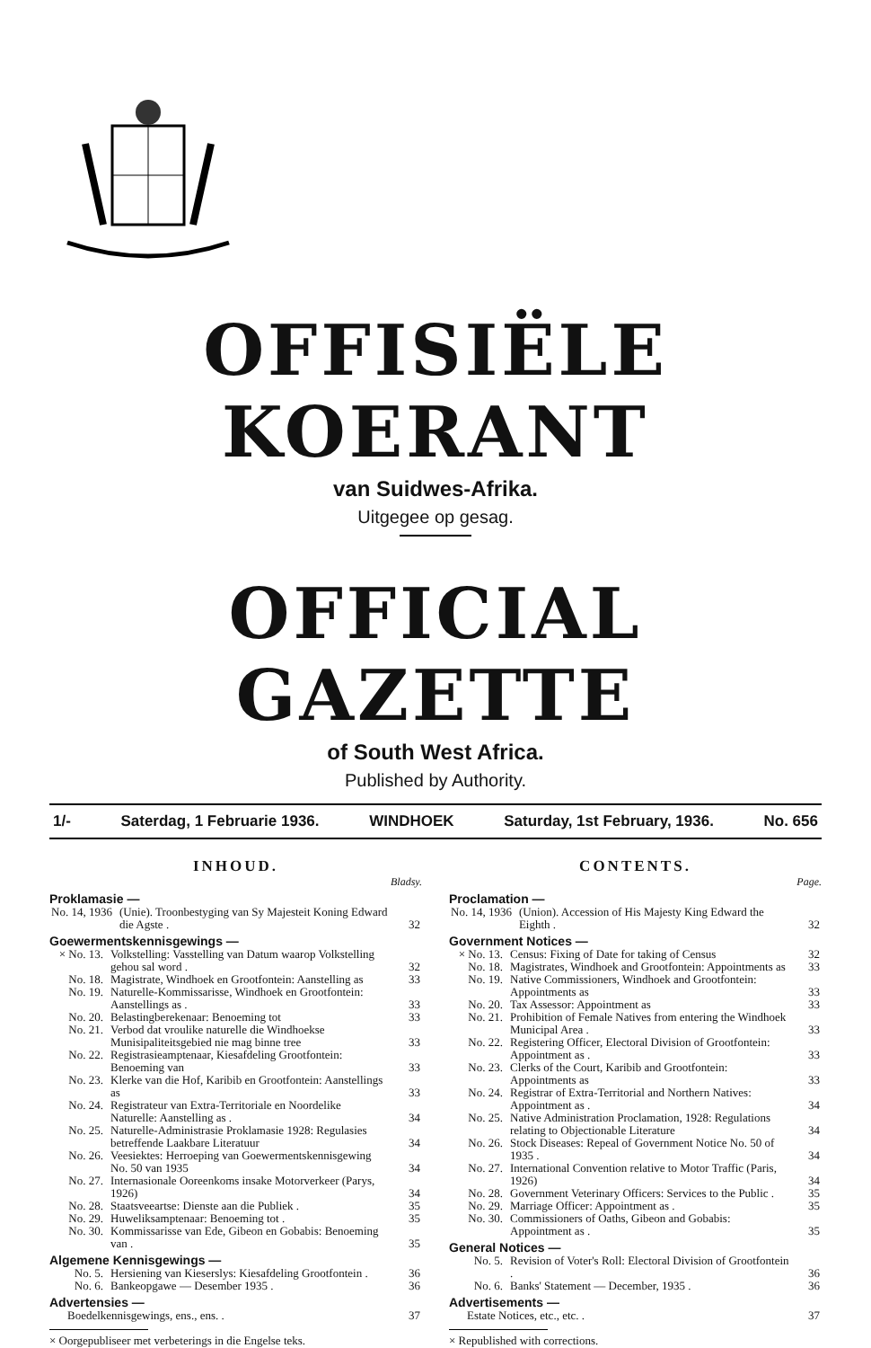OFFISIËLE KOERANT
van Suidwes-Afrika.
Uitgegee op gesag.
OFFICIAL GAZETTE
of South West Africa.
Published by Authority.
1/- Saterdag, 1 Februarie 1936. WINDHOEK Saturday, 1st February, 1936. No. 656
INHOUD.
Bladsy.
Proklamasie —
| No. 14, 1936 | (Unie). Troonbestyging van Sy Majesteit Koning Edward die Agste . | 32 |
Goewermentskennisgewings —
| × No. 13. | Volkstelling: Vasstelling van Datum waarop Volkstelling gehou sal word . | 32 |
| No. 18. | Magistrate, Windhoek en Grootfontein: Aanstelling as | 33 |
| No. 19. | Naturelle-Kommissarisse, Windhoek en Grootfontein: Aanstellings as . | 33 |
| No. 20. | Belastingberekenaar: Benoeming tot | 33 |
| No. 21. | Verbod dat vroulike naturelle die Windhoekse Munisipaliteitsgebied nie mag binne tree | 33 |
| No. 22. | Registrasieamptenaar, Kiesafdeling Grootfontein: Benoeming van | 33 |
| No. 23. | Klerke van die Hof, Karibib en Grootfontein: Aanstellings as | 33 |
| No. 24. | Registrateur van Extra-Territoriale en Noordelike Naturelle: Aanstelling as . | 34 |
| No. 25. | Naturelle-Administrasie Proklamasie 1928: Regulasies betreffende Laakbare Literatuur | 34 |
| No. 26. | Veesiektes: Herroeping van Goewermentskennisgewing No. 50 van 1935 | 34 |
| No. 27. | Internasionale Ooreenkoms insake Motorverkeer (Parys, 1926) | 34 |
| No. 28. | Staatsveeartse: Dienste aan die Publiek . | 35 |
| No. 29. | Huweliksamptenaar: Benoeming tot . | 35 |
| No. 30. | Kommissarisse van Ede, Gibeon en Gobabis: Benoeming van . | 35 |
Algemene Kennisgewings —
| No. 5. | Hersiening van Kieserslys: Kiesafdeling Grootfontein . | 36 |
| No. 6. | Bankeopgawe — Desember 1935 . | 36 |
Advertensies —
| Boedelkennisgewings, ens., ens. . | 37 |
× Oorgepubliseer met verbeterings in die Engelse teks.
CONTENTS.
Page.
Proclamation —
| No. 14, 1936 | (Union). Accession of His Majesty King Edward the Eighth . | 32 |
Government Notices —
| × No. 13. | Census: Fixing of Date for taking of Census | 32 |
| No. 18. | Magistrates, Windhoek and Grootfontein: Appointments as | 33 |
| No. 19. | Native Commissioners, Windhoek and Grootfontein: Appointments as | 33 |
| No. 20. | Tax Assessor: Appointment as | 33 |
| No. 21. | Prohibition of Female Natives from entering the Windhoek Municipal Area . | 33 |
| No. 22. | Registering Officer, Electoral Division of Grootfontein: Appointment as . | 33 |
| No. 23. | Clerks of the Court, Karibib and Grootfontein: Appointments as | 33 |
| No. 24. | Registrar of Extra-Territorial and Northern Natives: Appointment as . | 34 |
| No. 25. | Native Administration Proclamation, 1928: Regulations relating to Objectionable Literature | 34 |
| No. 26. | Stock Diseases: Repeal of Government Notice No. 50 of 1935 . | 34 |
| No. 27. | International Convention relative to Motor Traffic (Paris, 1926) | 34 |
| No. 28. | Government Veterinary Officers: Services to the Public . | 35 |
| No. 29. | Marriage Officer: Appointment as . | 35 |
| No. 30. | Commissioners of Oaths, Gibeon and Gobabis: Appointment as . | 35 |
General Notices —
| No. 5. | Revision of Voter's Roll: Electoral Division of Grootfontein . | 36 |
| No. 6. | Banks' Statement — December, 1935 . | 36 |
Advertisements —
| Estate Notices, etc., etc. . | 37 |
× Republished with corrections.